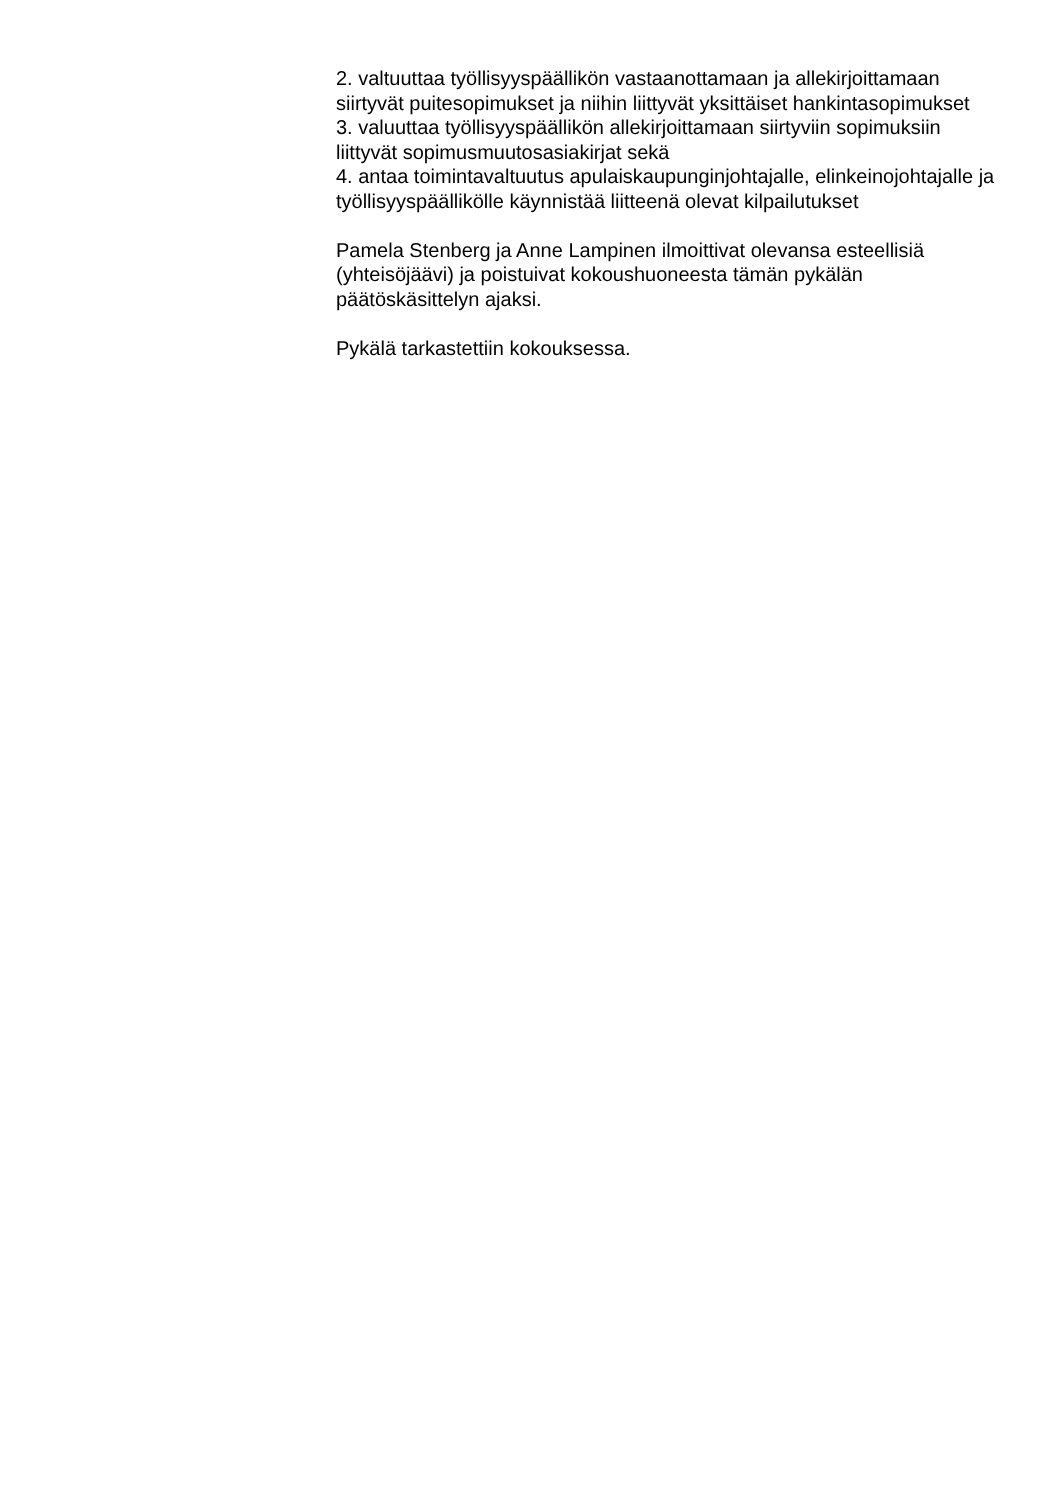2. valtuuttaa työllisyyspäällikön vastaanottamaan ja allekirjoittamaan siirtyvät puitesopimukset ja niihin liittyvät yksittäiset hankintasopimukset
3. valuuttaa työllisyyspäällikön allekirjoittamaan siirtyviin sopimuksiin liittyvät sopimusmuutosasiakirjat sekä
4. antaa toimintavaltuutus apulaiskaupunginjohtajalle, elinkeinojohtajalle ja työllisyyspäällikölle käynnistää liitteenä olevat kilpailutukset
Pamela Stenberg ja Anne Lampinen ilmoittivat olevansa esteellisiä (yhteisöjäävi) ja poistuivat kokoushuoneesta tämän pykälän päätöskäsittelyn ajaksi.
Pykälä tarkastettiin kokouksessa.